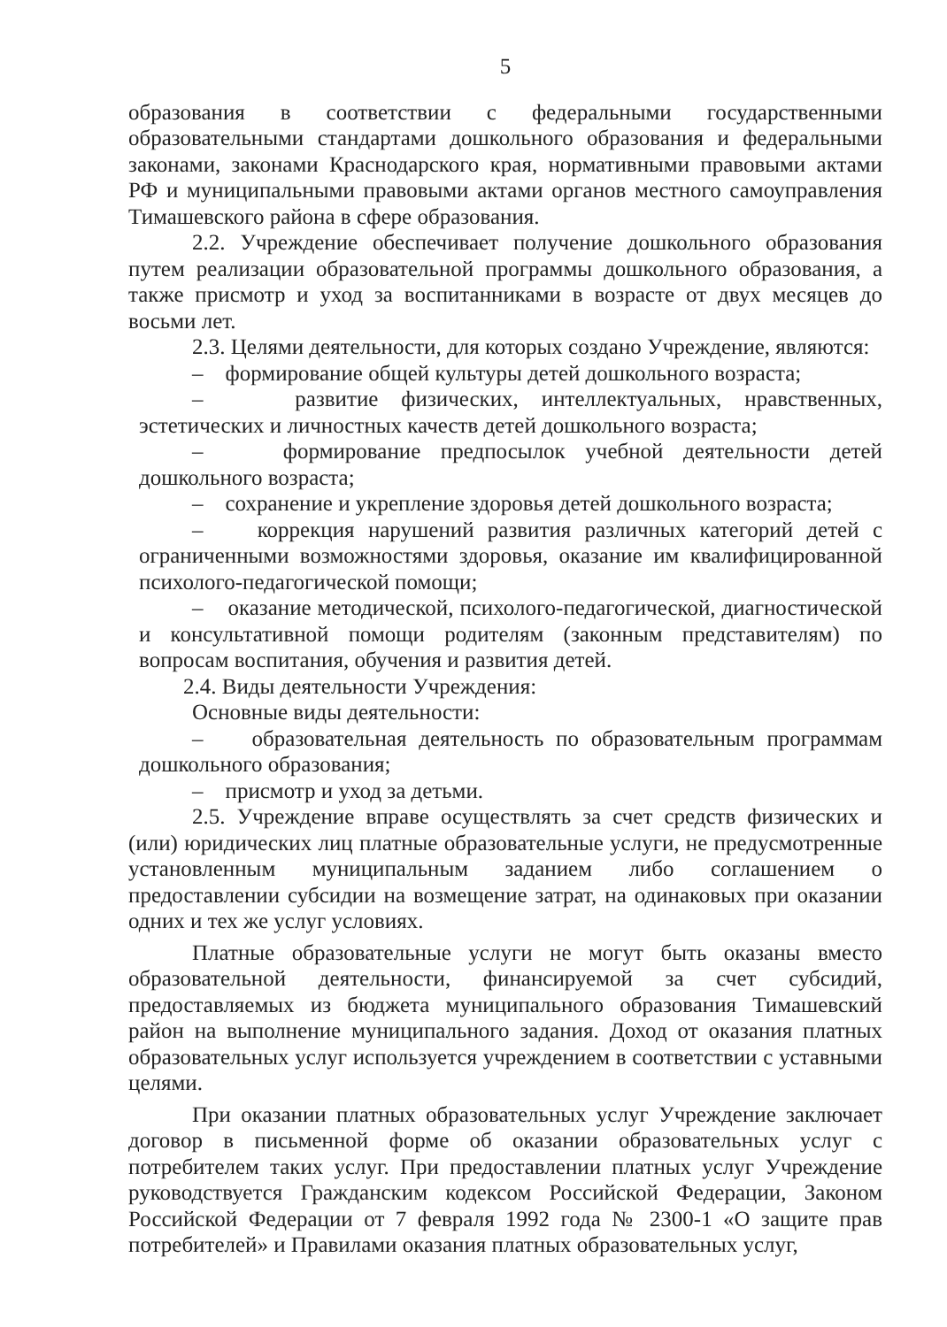5
образования в соответствии с федеральными государственными образовательными стандартами дошкольного образования и федеральными законами, законами Краснодарского края, нормативными правовыми актами РФ и муниципальными правовыми актами органов местного самоуправления Тимашевского района в сфере образования.
2.2. Учреждение обеспечивает получение дошкольного образования путем реализации образовательной программы дошкольного образования, а также присмотр и уход за воспитанниками в возрасте от двух месяцев до восьми лет.
2.3. Целями деятельности, для которых создано Учреждение, являются:
– формирование общей культуры детей дошкольного возраста;
– развитие физических, интеллектуальных, нравственных, эстетических и личностных качеств детей дошкольного возраста;
– формирование предпосылок учебной деятельности детей дошкольного возраста;
– сохранение и укрепление здоровья детей дошкольного возраста;
– коррекция нарушений развития различных категорий детей с ограниченными возможностями здоровья, оказание им квалифицированной психолого-педагогической помощи;
– оказание методической, психолого-педагогической, диагностической и консультативной помощи родителям (законным представителям) по вопросам воспитания, обучения и развития детей.
2.4. Виды деятельности Учреждения:
Основные виды деятельности:
– образовательная деятельность по образовательным программам дошкольного образования;
– присмотр и уход за детьми.
2.5. Учреждение вправе осуществлять за счет средств физических и (или) юридических лиц платные образовательные услуги, не предусмотренные установленным муниципальным заданием либо соглашением о предоставлении субсидии на возмещение затрат, на одинаковых при оказании одних и тех же услуг условиях.
Платные образовательные услуги не могут быть оказаны вместо образовательной деятельности, финансируемой за счет субсидий, предоставляемых из бюджета муниципального образования Тимашевский район на выполнение муниципального задания. Доход от оказания платных образовательных услуг используется учреждением в соответствии с уставными целями.
При оказании платных образовательных услуг Учреждение заключает договор в письменной форме об оказании образовательных услуг с потребителем таких услуг. При предоставлении платных услуг Учреждение руководствуется Гражданским кодексом Российской Федерации, Законом Российской Федерации от 7 февраля 1992 года № 2300-1 «О защите прав потребителей» и Правилами оказания платных образовательных услуг,